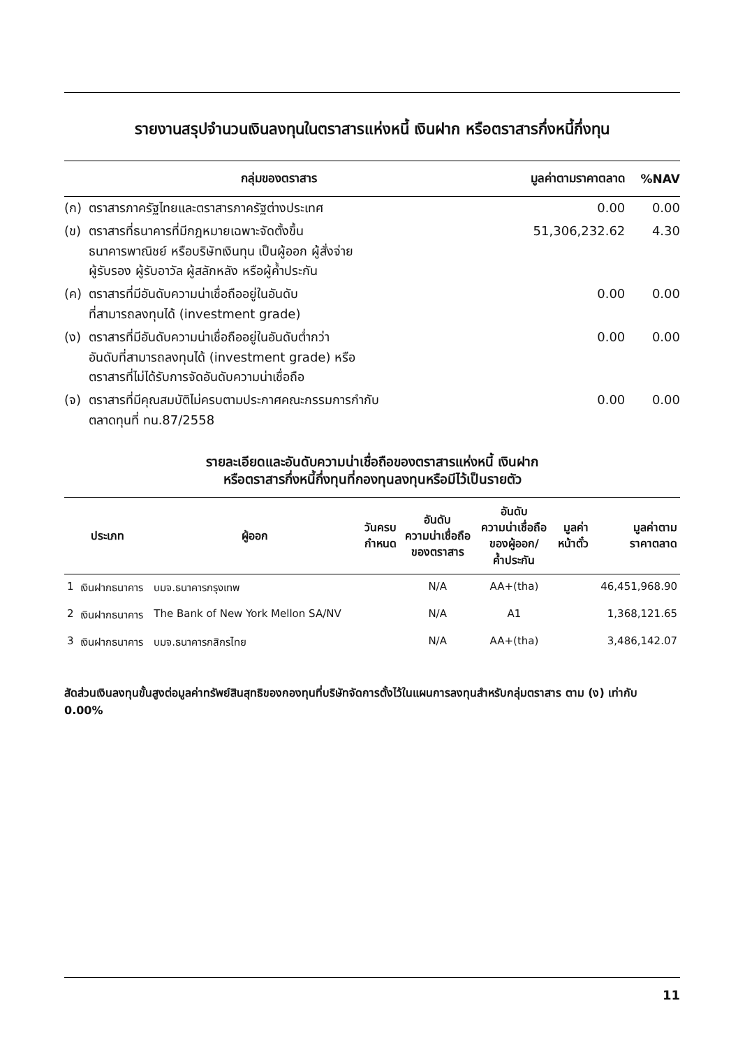รายงานสรุปจำนวนเงินลงทุนในตราสารแห่งหนี้ เงินฝาก หรือตราสารกึ่งหนี้กึ่งทุน
| กลุ่มของตราสาร | | มูลค่าตามราคาตลาด | %NAV |
| --- | --- | --- | --- |
| (ก) | ตราสารภาครัฐไทยและตราสารภาครัฐต่างประเทศ | 0.00 | 0.00 |
| (ข) | ตราสารที่ธนาคารที่มีกฎหมายเฉพาะจัดตั้งขึ้น ธนาคารพาณิชย์ หรือบริษัทเงินทุน เป็นผู้ออก ผู้สั่งจ่าย ผู้รับรอง ผู้รับอาวัล ผู้สลักหลัง หรือผู้ค้ำประกัน | 51,306,232.62 | 4.30 |
| (ค) | ตราสารที่มีอันดับความน่าเชื่อถืออยู่ในอันดับ ที่สามารถลงทุนได้ (investment grade) | 0.00 | 0.00 |
| (ง) | ตราสารที่มีอันดับความน่าเชื่อถืออยู่ในอันดับต่ำกว่า อันดับที่สามารถลงทุนได้ (investment grade) หรือ ตราสารที่ไม่ได้รับการจัดอันดับความน่าเชื่อถือ | 0.00 | 0.00 |
| (จ) | ตราสารที่มีคุณสมบัติไม่ครบตามประกาศคณะกรรมการกำกับ ตลาดทุนที่ ทน.87/2558 | 0.00 | 0.00 |
รายละเอียดและอันดับความน่าเชื่อถือของตราสารแห่งหนี้ เงินฝาก
หรือตราสารกึ่งหนี้กึ่งทุนที่กองทุนลงทุนหรือมีไว้เป็นรายตัว
| ประเภท | | ผู้ออก | วันครบ กำหนด | อันดับ ความน่าเชื่อถือ ของตราสาร | อันดับ ความน่าเชื่อถือ ของผู้ออก/ ค้ำประกัน | มูลค่า หน้าตั๋ว | มูลค่าตาม ราคาตลาด |
| --- | --- | --- | --- | --- | --- | --- | --- |
| 1 | เงินฝากธนาคาร | บมจ.ธนาคารกรุงเทพ | | N/A | AA+(tha) | | 46,451,968.90 |
| 2 | เงินฝากธนาคาร | The Bank of New York Mellon SA/NV | | N/A | A1 | | 1,368,121.65 |
| 3 | เงินฝากธนาคาร | บมจ.ธนาคารกสิกรไทย | | N/A | AA+(tha) | | 3,486,142.07 |
สัดส่วนเงินลงทุนขั้นสูงต่อมูลค่าทรัพย์สินสุทธิของกองทุนที่บริษัทจัดการตั้งไว้ในแผนการลงทุนสำหรับกลุ่มตราสาร ตาม (ง) เท่ากับ 0.00%
11